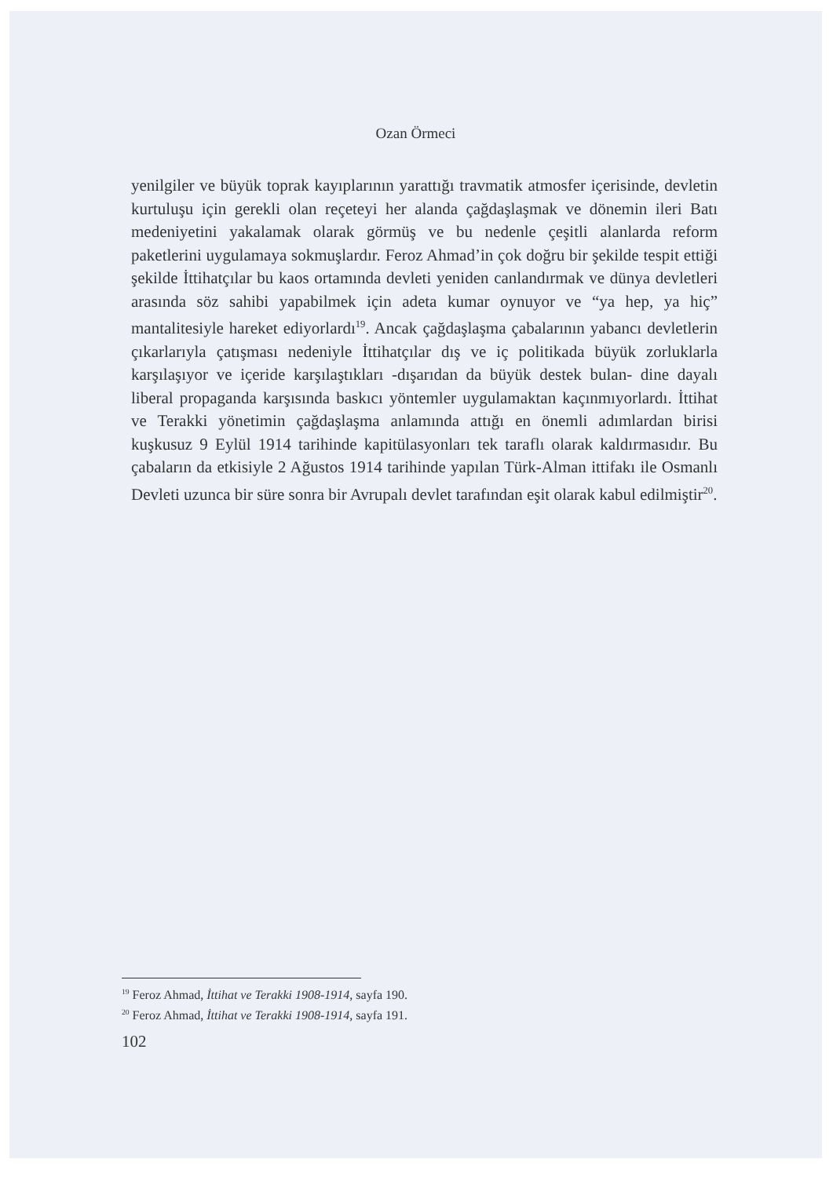Ozan Örmeci
yenilgiler ve büyük toprak kayıplarının yarattığı travmatik atmosfer içerisinde, devletin kurtuluşu için gerekli olan reçeteyi her alanda çağdaşlaşmak ve dönemin ileri Batı medeniyetini yakalamak olarak görmüş ve bu nedenle çeşitli alanlarda reform paketlerini uygulamaya sokmuşlardır. Feroz Ahmad’in çok doğru bir şekilde tespit ettiği şekilde İttihatçılar bu kaos ortamında devleti yeniden canlandırmak ve dünya devletleri arasında söz sahibi yapabilmek için adeta kumar oynuyor ve “ya hep, ya hiç” mantalitesiyle hareket ediyorlardı<sup>19</sup>. Ancak çağdaşlaşma çabalarının yabancı devletlerin çıkarlarıyla çatışması nedeniyle İttihatçılar dış ve iç politikada büyük zorluklarla karşılaşıyor ve içeride karşılaştıkları -dışarıdan da büyük destek bulan- dine dayalı liberal propaganda karşısında baskıcı yöntemler uygulamaktan kaçınmıyorlardı. İttihat ve Terakki yönetimin çağdaşlaşma anlamında attığı en önemli adımlardan birisi kuşkusuz 9 Eylül 1914 tarihinde kapitülasyonları tek taraflı olarak kaldırmasıdır. Bu çabaların da etkisiyle 2 Ağustos 1914 tarihinde yapılan Türk-Alman ittifakı ile Osmanlı Devleti uzunca bir süre sonra bir Avrupalı devlet tarafından eşit olarak kabul edilmiştir<sup>20</sup>.
<sup>19</sup> Feroz Ahmad, İttihat ve Terakki 1908-1914, sayfa 190.
<sup>20</sup> Feroz Ahmad, İttihat ve Terakki 1908-1914, sayfa 191.
102